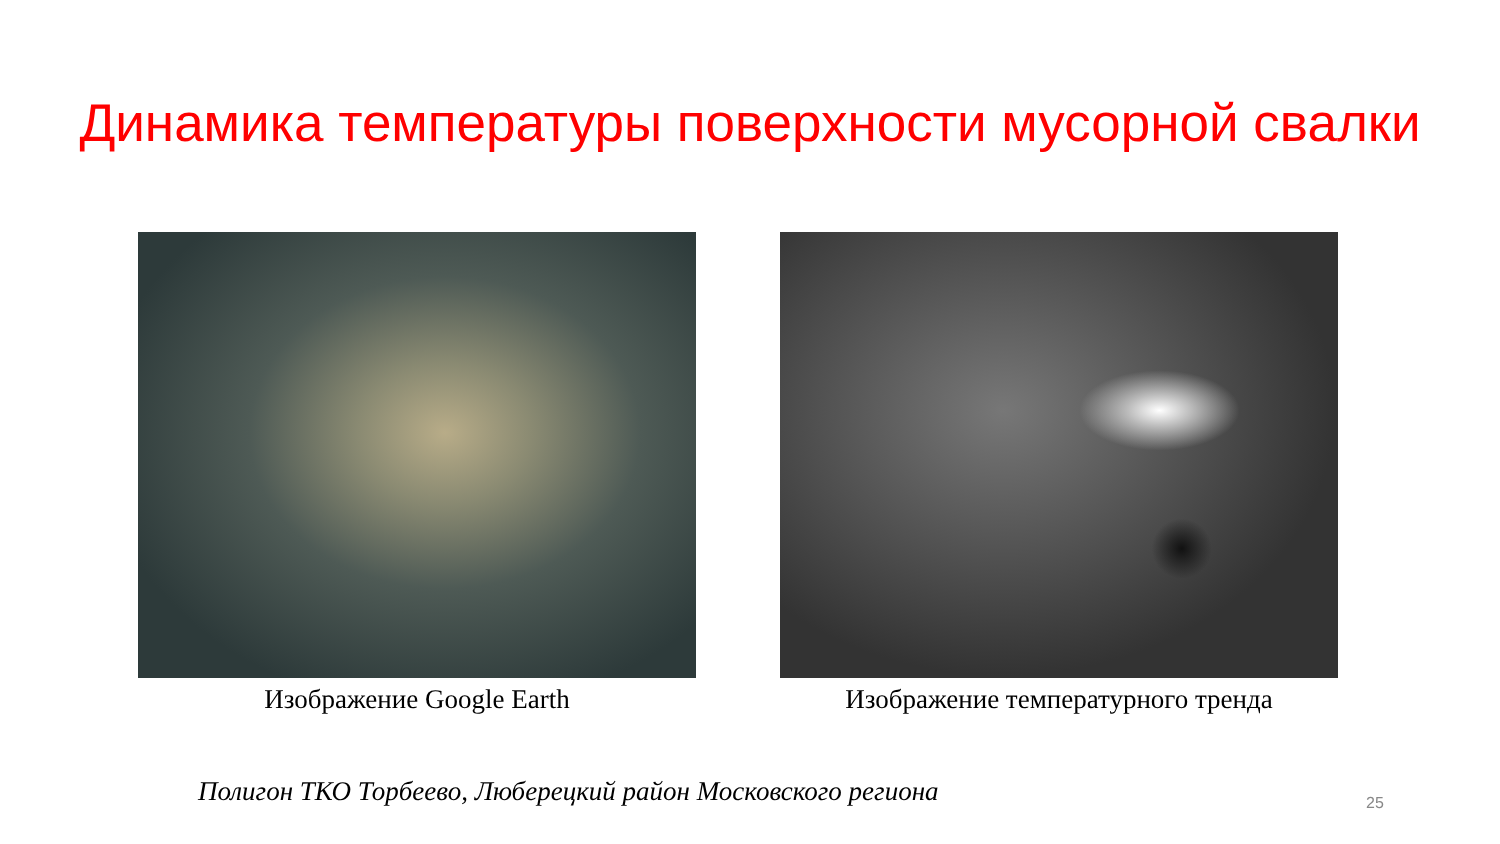Динамика температуры поверхности мусорной свалки
Изображение Google Earth Изображение температурного тренда
Полигон ТКО Торбеево, Люберецкий район Московского региона
25